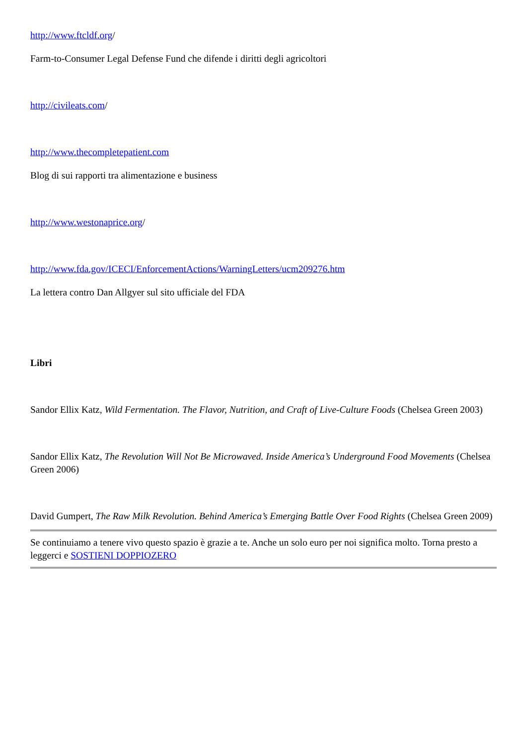http://www.ftcldf.org/
Farm-to-Consumer Legal Defense Fund che difende i diritti degli agricoltori
http://civileats.com/
http://www.thecompletepatient.com
Blog di sui rapporti tra alimentazione e business
http://www.westonaprice.org/
http://www.fda.gov/ICECI/EnforcementActions/WarningLetters/ucm209276.htm
La lettera contro Dan Allgyer sul sito ufficiale del FDA
Libri
Sandor Ellix Katz, Wild Fermentation. The Flavor, Nutrition, and Craft of Live-Culture Foods (Chelsea Green 2003)
Sandor Ellix Katz, The Revolution Will Not Be Microwaved. Inside America’s Underground Food Movements (Chelsea Green 2006)
David Gumpert, The Raw Milk Revolution. Behind America’s Emerging Battle Over Food Rights (Chelsea Green 2009)
Se continuiamo a tenere vivo questo spazio è grazie a te. Anche un solo euro per noi significa molto. Torna presto a leggerci e SOSTIENI DOPPIOZERO